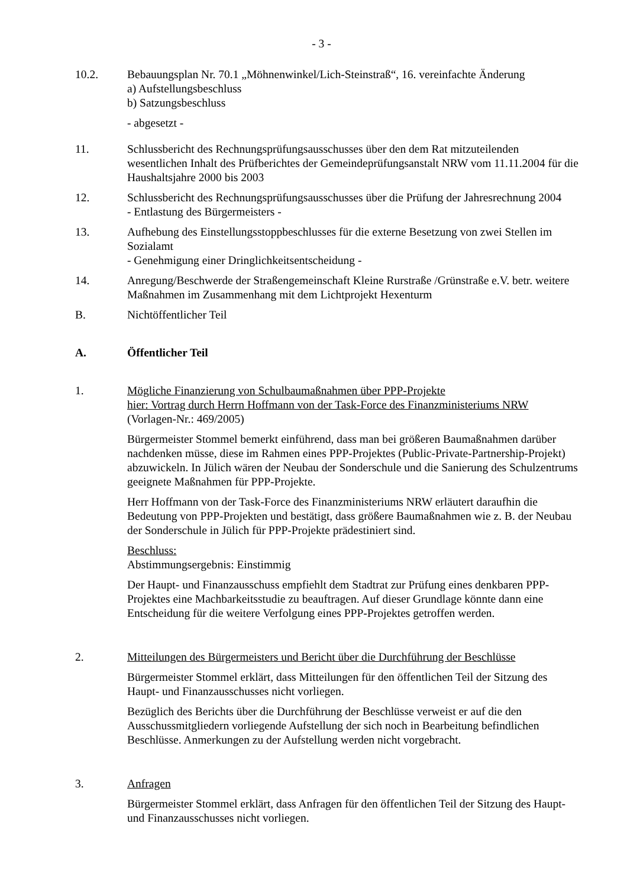- 3 -
10.2. Bebauungsplan Nr. 70.1 „Möhnenwinkel/Lich-Steinstraß“, 16. vereinfachte Änderung
a) Aufstellungsbeschluss
b) Satzungsbeschluss
- abgesetzt -
11. Schlussbericht des Rechnungsprüfungsausschusses über den dem Rat mitzuteilenden wesentlichen Inhalt des Prüfberichtes der Gemeindeprüfungsanstalt NRW vom 11.11.2004 für die Haushaltsjahre 2000 bis 2003
12. Schlussbericht des Rechnungsprüfungsausschusses über die Prüfung der Jahresrechnung 2004
- Entlastung des Bürgermeisters -
13. Aufhebung des Einstellungsstoppbeschlusses für die externe Besetzung von zwei Stellen im Sozialamt
- Genehmigung einer Dringlichkeitsentscheidung -
14. Anregung/Beschwerde der Straßengemeinschaft Kleine Rurstraße /Grünstraße e.V. betr. weitere Maßnahmen im Zusammenhang mit dem Lichtprojekt Hexenturm
B. Nichtöffentlicher Teil
A. Öffentlicher Teil
1. Mögliche Finanzierung von Schulbaumaßnahmen über PPP-Projekte
hier: Vortrag durch Herrn Hoffmann von der Task-Force des Finanzministeriums NRW
(Vorlagen-Nr.: 469/2005)
Bürgermeister Stommel bemerkt einführend, dass man bei größeren Baumaßnahmen darüber nachdenken müsse, diese im Rahmen eines PPP-Projektes (Public-Private-Partnership-Projekt) abzuwickeln. In Jülich wären der Neubau der Sonderschule und die Sanierung des Schulzentrums geeignete Maßnahmen für PPP-Projekte.
Herr Hoffmann von der Task-Force des Finanzministeriums NRW erläutert daraufhin die Bedeutung von PPP-Projekten und bestätigt, dass größere Baumaßnahmen wie z. B. der Neubau der Sonderschule in Jülich für PPP-Projekte prädestiniert sind.
Beschluss:
Abstimmungsergebnis: Einstimmig
Der Haupt- und Finanzausschuss empfiehlt dem Stadtrat zur Prüfung eines denkbaren PPP-Projektes eine Machbarkeitsstudie zu beauftragen. Auf dieser Grundlage könnte dann eine Entscheidung für die weitere Verfolgung eines PPP-Projektes getroffen werden.
2. Mitteilungen des Bürgermeisters und Bericht über die Durchführung der Beschlüsse
Bürgermeister Stommel erklärt, dass Mitteilungen für den öffentlichen Teil der Sitzung des Haupt- und Finanzausschusses nicht vorliegen.
Bezüglich des Berichts über die Durchführung der Beschlüsse verweist er auf die den Ausschussmitgliedern vorliegende Aufstellung der sich noch in Bearbeitung befindlichen Beschlüsse. Anmerkungen zu der Aufstellung werden nicht vorgebracht.
3. Anfragen
Bürgermeister Stommel erklärt, dass Anfragen für den öffentlichen Teil der Sitzung des Haupt- und Finanzausschusses nicht vorliegen.